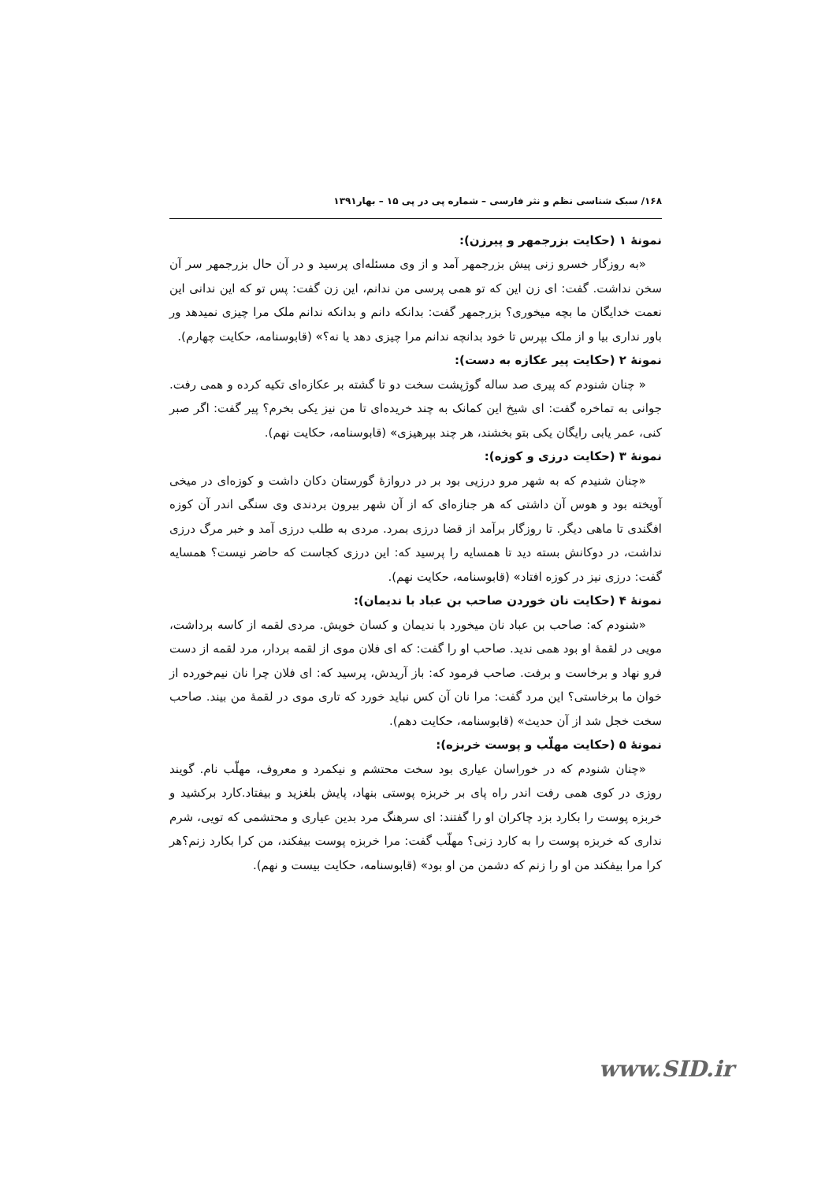۱۶۸/ سبک شناسی نظم و نثر فارسی – شماره پی در پی ۱۵ – بهار۱۳۹۱
نمونۀ ۱ (حکایت بزرجمهر و پیرزن):
«به روزگار خسرو زنی پیش بزرجمهر آمد و از وی مسئله‌ای پرسید و در آن حال بزرجمهر سر آن سخن نداشت. گفت: ای زن این که تو همی پرسی من ندانم، این زن گفت: پس تو که این ندانی این نعمت خدایگان ما بچه میخوری؟ بزرجمهر گفت: بدانکه دانم و بدانکه ندانم ملک مرا چیزی نمیدهد ور باور نداری بیا و از ملک بپرس تا خود بدانچه ندانم مرا چیزی دهد یا نه؟» (قابوسنامه، حکایت چهارم).
نمونۀ ۲ (حکایت پیر عکازه به دست):
« چنان شنودم که پیری صد ساله گوژپشت سخت دو تا گشته بر عکازه‌ای تکیه کرده و همی رفت. جوانی به تماخره گفت: ای شیخ این کمانک به چند خریده‌ای تا من نیز یکی بخرم؟ پیر گفت: اگر صبر کنی، عمر یابی رایگان یکی بتو بخشند، هر چند بپرهیزی» (قابوسنامه، حکایت نهم).
نمونۀ ۳ (حکایت درزی و کوزه):
«چنان شنیدم که به شهر مرو درزیی بود بر در دروازۀ گورستان دکان داشت و کوزه‌ای در میخی آویخته بود و هوس آن داشتی که هر جنازه‌ای که از آن شهر بیرون بردندی وی سنگی اندر آن کوزه افگندی تا ماهی دیگر. تا روزگار برآمد از قضا درزی بمرد. مردی به طلب درزی آمد و خبر مرگ درزی نداشت، در دوکانش بسته دید تا همسایه را پرسید که: این درزی کجاست که حاضر نیست؟ همسایه گفت: درزی نیز در کوزه افتاد» (قابوسنامه، حکایت نهم).
نمونۀ ۴ (حکایت نان خوردن صاحب بن عباد با ندیمان):
«شنودم که: صاحب بن عباد نان میخورد با ندیمان و کسان خویش. مردی لقمه از کاسه برداشت، مویی در لقمۀ او بود همی ندید. صاحب او را گفت: که ای فلان موی از لقمه بردار، مرد لقمه از دست فرو نهاد و برخاست و برفت. صاحب فرمود که: باز آریدش، پرسید که: ای فلان چرا نان نیم‌خورده از خوان ما برخاستی؟ این مرد گفت: مرا نان آن کس نباید خورد که تاری موی در لقمۀ من بیند. صاحب سخت خجل شد از آن حدیث» (قابوسنامه، حکایت دهم).
نمونۀ ۵ (حکایت مهلّب و پوست خربزه):
«چنان شنودم که در خوراسان عیاری بود سخت محتشم و نیکمرد و معروف، مهلّب نام. گویند روزی در کوی همی رفت اندر راه پای بر خربزه پوستی بنهاد، پایش بلغزید و بیفتاد.کارد برکشید و خربزه پوست را بکارد بزد چاکران او را گفتند: ای سرهنگ مرد بدین عیاری و محتشمی که تویی، شرم نداری که خربزه پوست را به کارد زنی؟ مهلّب گفت: مرا خربزه پوست بیفکند، من کرا بکارد زنم؟هر کرا مرا بیفکند من او را زنم که دشمن من او بود» (قابوسنامه، حکایت بیست و نهم).
www.SID.ir